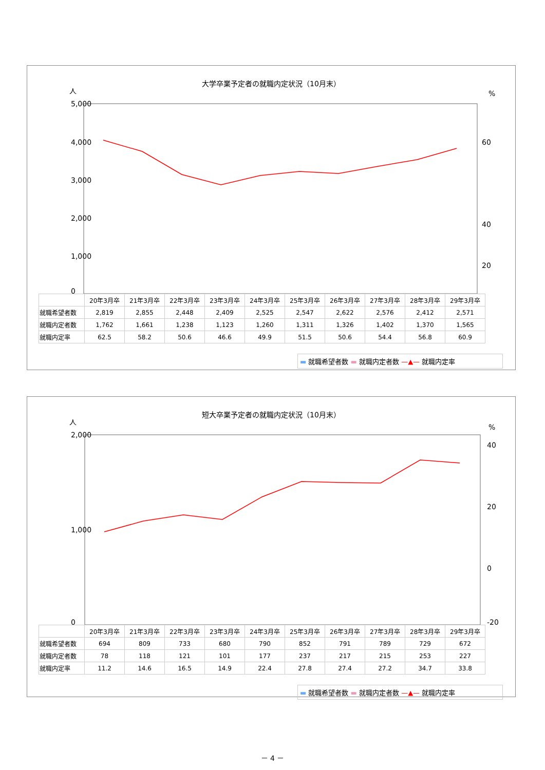大学卒業予定者の就職内定状況（10月末）
5,000
4,000
3,000
2,000
1,000
0
60
40
20
人
%
| | 20年3月卒 | 21年3月卒 | 22年3月卒 | 23年3月卒 | 24年3月卒 | 25年3月卒 | 26年3月卒 | 27年3月卒 | 28年3月卒 | 29年3月卒 |
| 就職希望者数 | 2,819 | 2,855 | 2,448 | 2,409 | 2,525 | 2,547 | 2,622 | 2,576 | 2,412 | 2,571 |
| 就職内定者数 | 1,762 | 1,661 | 1,238 | 1,123 | 1,260 | 1,311 | 1,326 | 1,402 | 1,370 | 1,565 |
| 就職内定率 | 62.5 | 58.2 | 50.6 | 46.6 | 49.9 | 51.5 | 50.6 | 54.4 | 56.8 | 60.9 |
▬ 就職希望者数 ▬ 就職内定者数 —▲— 就職内定率
短大卒業予定者の就職内定状況（10月末）
2,000
1,000
0
40
20
0
-20
人
%
| | 20年3月卒 | 21年3月卒 | 22年3月卒 | 23年3月卒 | 24年3月卒 | 25年3月卒 | 26年3月卒 | 27年3月卒 | 28年3月卒 | 29年3月卒 |
| 就職希望者数 | 694 | 809 | 733 | 680 | 790 | 852 | 791 | 789 | 729 | 672 |
| 就職内定者数 | 78 | 118 | 121 | 101 | 177 | 237 | 217 | 215 | 253 | 227 |
| 就職内定率 | 11.2 | 14.6 | 16.5 | 14.9 | 22.4 | 27.8 | 27.4 | 27.2 | 34.7 | 33.8 |
▬ 就職希望者数 ▬ 就職内定者数 —▲— 就職内定率
－ 4 －